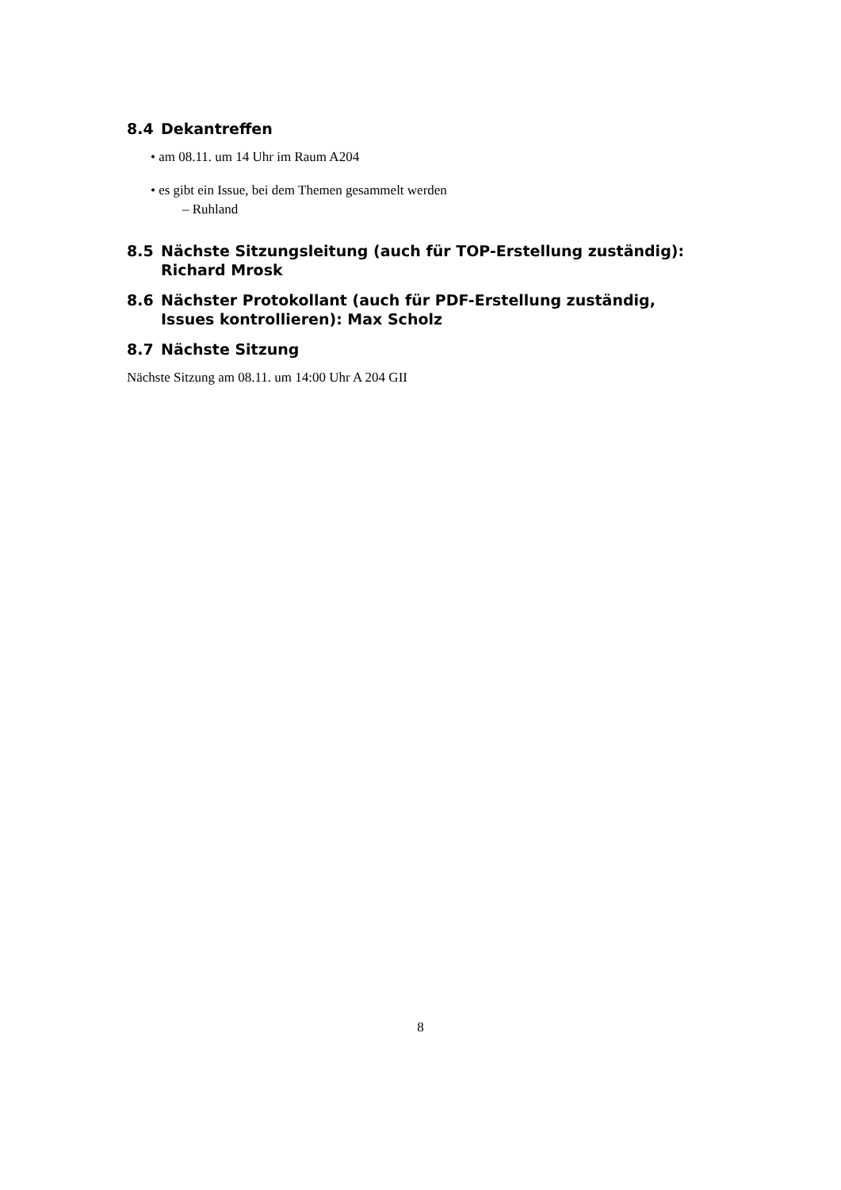8.4 Dekantreffen
• am 08.11. um 14 Uhr im Raum A204
• es gibt ein Issue, bei dem Themen gesammelt werden
– Ruhland
8.5 Nächste Sitzungsleitung (auch für TOP-Erstellung zuständig): Richard Mrosk
8.6 Nächster Protokollant (auch für PDF-Erstellung zuständig, Issues kontrollieren): Max Scholz
8.7 Nächste Sitzung
Nächste Sitzung am 08.11. um 14:00 Uhr A 204 GII
8